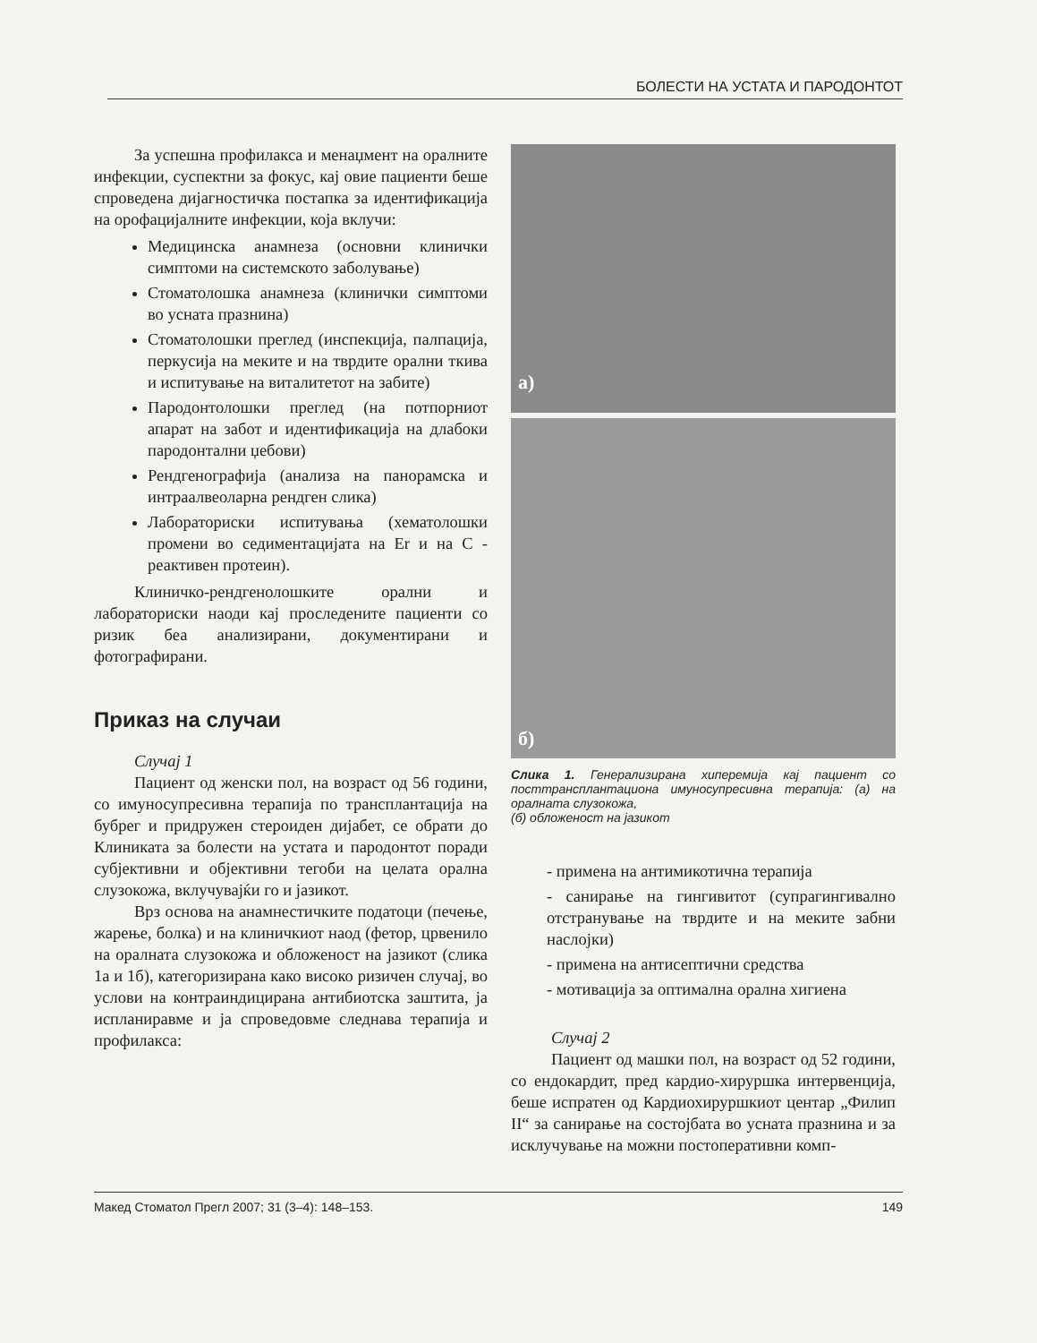БОЛЕСТИ НА УСТАТА И ПАРОДОНТОТ
За успешна профилакса и менаџмент на оралните инфекции, суспектни за фокус, кај овие пациенти беше спроведена дијагностичка постапка за идентификација на орофацијалните инфекции, која вклучи:
Медицинска анамнеза (основни клинички симптоми на системското заболување)
Стоматолошка анамнеза (клинички симптоми во усната празнина)
Стоматолошки преглед (инспекција, палпација, перкусија на меките и на тврдите орални ткива и испитување на виталитетот на забите)
Пародонтолошки преглед (на потпорниот апарат на забот и идентификација на длабоки пародонтални џебови)
Рендгенографија (анализа на панорамска и интраалвеоларна рендген слика)
Лабораториски испитувања (хематолошки промени во седиментацијата на Er и на C - реактивен протеин).
Клиничко-рендгенолошките орални и лабораториски наоди кај проследените пациенти со ризик беа анализирани, документирани и фотографирани.
Приказ на случаи
Случај 1
Пациент од женски пол, на возраст од 56 години, со имуносупресивна терапија по трансплантација на бубрег и придружен стероиден дијабет, се обрати до Клиниката за болести на устата и пародонтот поради субјективни и објективни тегоби на целата орална слузокожа, вклучувајќи го и јазикот.
Врз основа на анамнестичките податоци (печење, жарење, болка) и на клиничкиот наод (фетор, црвенило на оралната слузокожа и обложеност на јазикот (слика 1а и 1б), категоризирана како високо ризичен случај, во услови на контраиндицирана антибиотска заштита, ја испланиравме и ја спроведовме следнава терапија и профилакса:
а)
б)
Слика 1. Генерализирана хиперемија кај пациент со посттрансплантациона имуносупресивна терапија: (а) на оралната слузокожа,
(б) обложеност на јазикот
- примена на антимикотична терапија
- санирање на гингивитот (супрагингивално отстранување на тврдите и на меките забни наслојки)
- примена на антисептични средства
- мотивација за оптимална орална хигиена
Случај 2
Пациент од машки пол, на возраст од 52 години, со ендокардит, пред кардио-хируршка интервенција, беше испратен од Кардиохируршкиот центар „Филип II“ за санирање на состојбата во усната празнина и за исклучување на можни постоперативни комп-
Макед Стоматол Прегл 2007; 31 (3–4): 148–153. 149